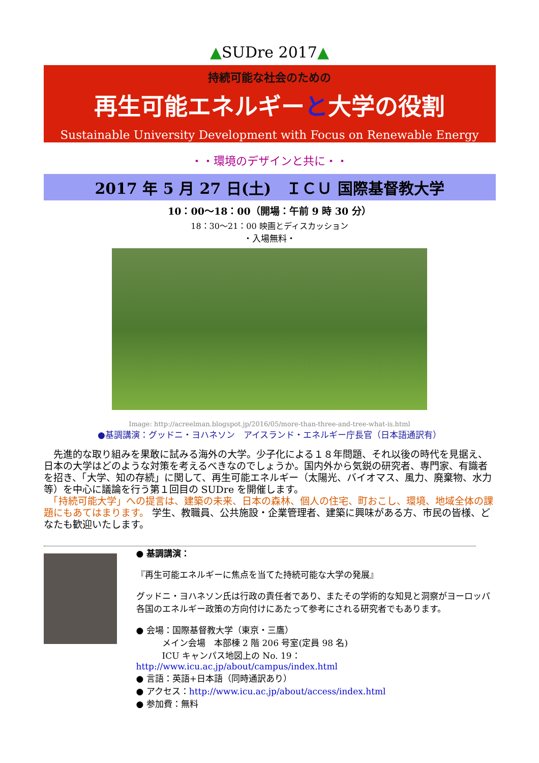▲SUDre 2017▲
持続可能な社会のための
再生可能エネルギーと大学の役割
Sustainable University Development with Focus on Renewable Energy
・・環境のデザインと共に・・
2017 年 5 月 27 日(土)　ＩＣＵ 国際基督教大学
10：00〜18：00（開場：午前 9 時 30 分）
18：30〜21：00 映画とディスカッション
・入場無料・
Image: http://acreelman.blogspot.jp/2016/05/more-than-three-and-tree-what-is.html
●基調講演：グッドニ・ヨハネソン　アイスランド・エネルギー庁長官（日本語通訳有）
　先進的な取り組みを果敢に試みる海外の大学。少子化による１８年問題、それ以後の時代を見据え、日本の大学はどのような対策を考えるべきなのでしょうか。国内外から気鋭の研究者、専門家、有識者を招き、「大学、知の存続」に関して、再生可能エネルギー（太陽光、バイオマス、風力、廃棄物、水力等）を中心に議論を行う第１回目の SUDre を開催します。
　「持続可能大学」への提言は、建築の未来、日本の森林、個人の住宅、町おこし、環境、地域全体の課題にもあてはまります。 学生、教職員、公共施設・企業管理者、建築に興味がある方、市民の皆様、どなたも歓迎いたします。
● 基調講演：
『再生可能エネルギーに焦点を当てた持続可能な大学の発展』
グッドニ・ヨハネソン氏は行政の責任者であり、またその学術的な知見と洞察がヨーロッパ各国のエネルギー政策の方向付けにあたって参考にされる研究者でもあります。
● 会場：国際基督教大学（東京・三鷹）
　　　メイン会場　本部棟 2 階 206 号室(定員 98 名)
　　　ICU キャンパス地図上の No. 19：http://www.icu.ac.jp/about/campus/index.html
● 言語：英語+日本語（同時通訳あり）
● アクセス：http://www.icu.ac.jp/about/access/index.html
● 参加費：無料